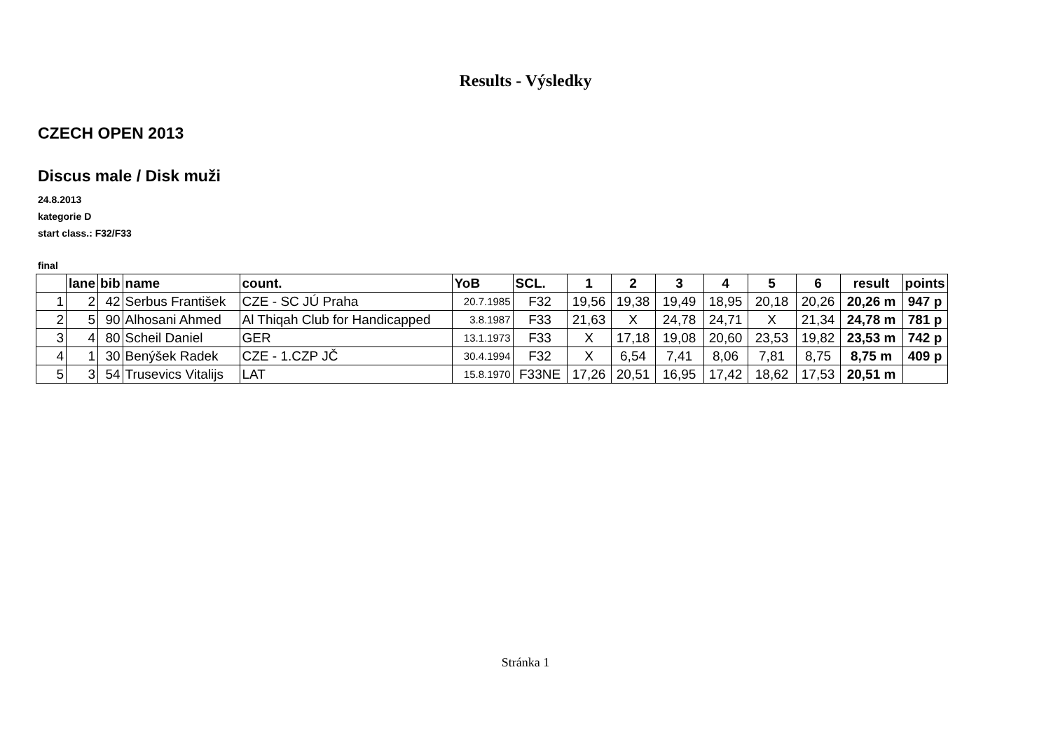Results - Výsledky
CZECH OPEN 2013
Discus male / Disk muži
24.8.2013
kategorie D
start class.: F32/F33
final
| | lane | bib | name | count. | YoB | SCL. | 1 | 2 | 3 | 4 | 5 | 6 | result | points |
| --- | --- | --- | --- | --- | --- | --- | --- | --- | --- | --- | --- | --- | --- | --- |
| 1 | 2 | 42 | Serbus František | CZE - SC JÚ Praha | 20.7.1985 | F32 | 19,56 | 19,38 | 19,49 | 18,95 | 20,18 | 20,26 | 20,26 m | 947 p |
| 2 | 5 | 90 | Alhosani Ahmed | Al Thiqah Club for Handicapped | 3.8.1987 | F33 | 21,63 | X | 24,78 | 24,71 | X | 21,34 | 24,78 m | 781 p |
| 3 | 4 | 80 | Scheil Daniel | GER | 13.1.1973 | F33 | X | 17,18 | 19,08 | 20,60 | 23,53 | 19,82 | 23,53 m | 742 p |
| 4 | 1 | 30 | Benýšek Radek | CZE - 1.CZP JČ | 30.4.1994 | F32 | X | 6,54 | 7,41 | 8,06 | 7,81 | 8,75 | 8,75 m | 409 p |
| 5 | 3 | 54 | Trusevics Vitalijs | LAT | 15.8.1970 | F33NE | 17,26 | 20,51 | 16,95 | 17,42 | 18,62 | 17,53 | 20,51 m | |
Stránka 1